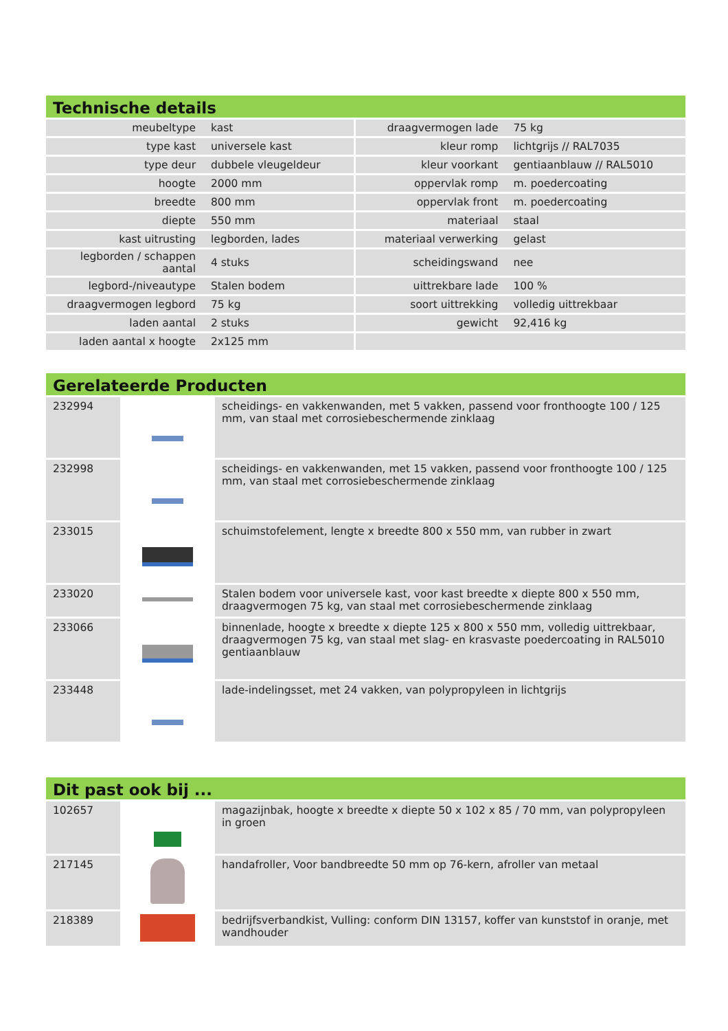Technische details
| meubeltype | kast | draagvermogen lade | 75 kg |
| type kast | universele kast | kleur romp | lichtgrijs // RAL7035 |
| type deur | dubbele vleugeldeur | kleur voorkant | gentiaanblauw // RAL5010 |
| hoogte | 2000 mm | oppervlak romp | m. poedercoating |
| breedte | 800 mm | oppervlak front | m. poedercoating |
| diepte | 550 mm | materiaal | staal |
| kast uitrusting | legborden, lades | materiaal verwerking | gelast |
| legborden / schappen aantal | 4 stuks | scheidingswand | nee |
| legbord-/niveautype | Stalen bodem | uittrekbare lade | 100 % |
| draagvermogen legbord | 75 kg | soort uittrekking | volledig uittrekbaar |
| laden aantal | 2 stuks | gewicht | 92,416 kg |
| laden aantal x hoogte | 2x125 mm | | |
Gerelateerde Producten
| 232994 | | scheidings- en vakkenwanden, met 5 vakken, passend voor fronthoogte 100 / 125 mm, van staal met corrosiebeschermende zinklaag |
| 232998 | | scheidings- en vakkenwanden, met 15 vakken, passend voor fronthoogte 100 / 125 mm, van staal met corrosiebeschermende zinklaag |
| 233015 | | schuimstofelement, lengte x breedte 800 x 550 mm, van rubber in zwart |
| 233020 | | Stalen bodem voor universele kast, voor kast breedte x diepte 800 x 550 mm, draagvermogen 75 kg, van staal met corrosiebeschermende zinklaag |
| 233066 | | binnenlade, hoogte x breedte x diepte 125 x 800 x 550 mm, volledig uittrekbaar, draagvermogen 75 kg, van staal met slag- en krasvaste poedercoating in RAL5010 gentiaanblauw |
| 233448 | | lade-indelingsset, met 24 vakken, van polypropyleen in lichtgrijs |
Dit past ook bij ...
| 102657 | | magazijnbak, hoogte x breedte x diepte 50 x 102 x 85 / 70 mm, van polypropyleen in groen |
| 217145 | | handafroller, Voor bandbreedte 50 mm op 76-kern, afroller van metaal |
| 218389 | | bedrijfsverbandkist, Vulling: conform DIN 13157, koffer van kunststof in oranje, met wandhouder |